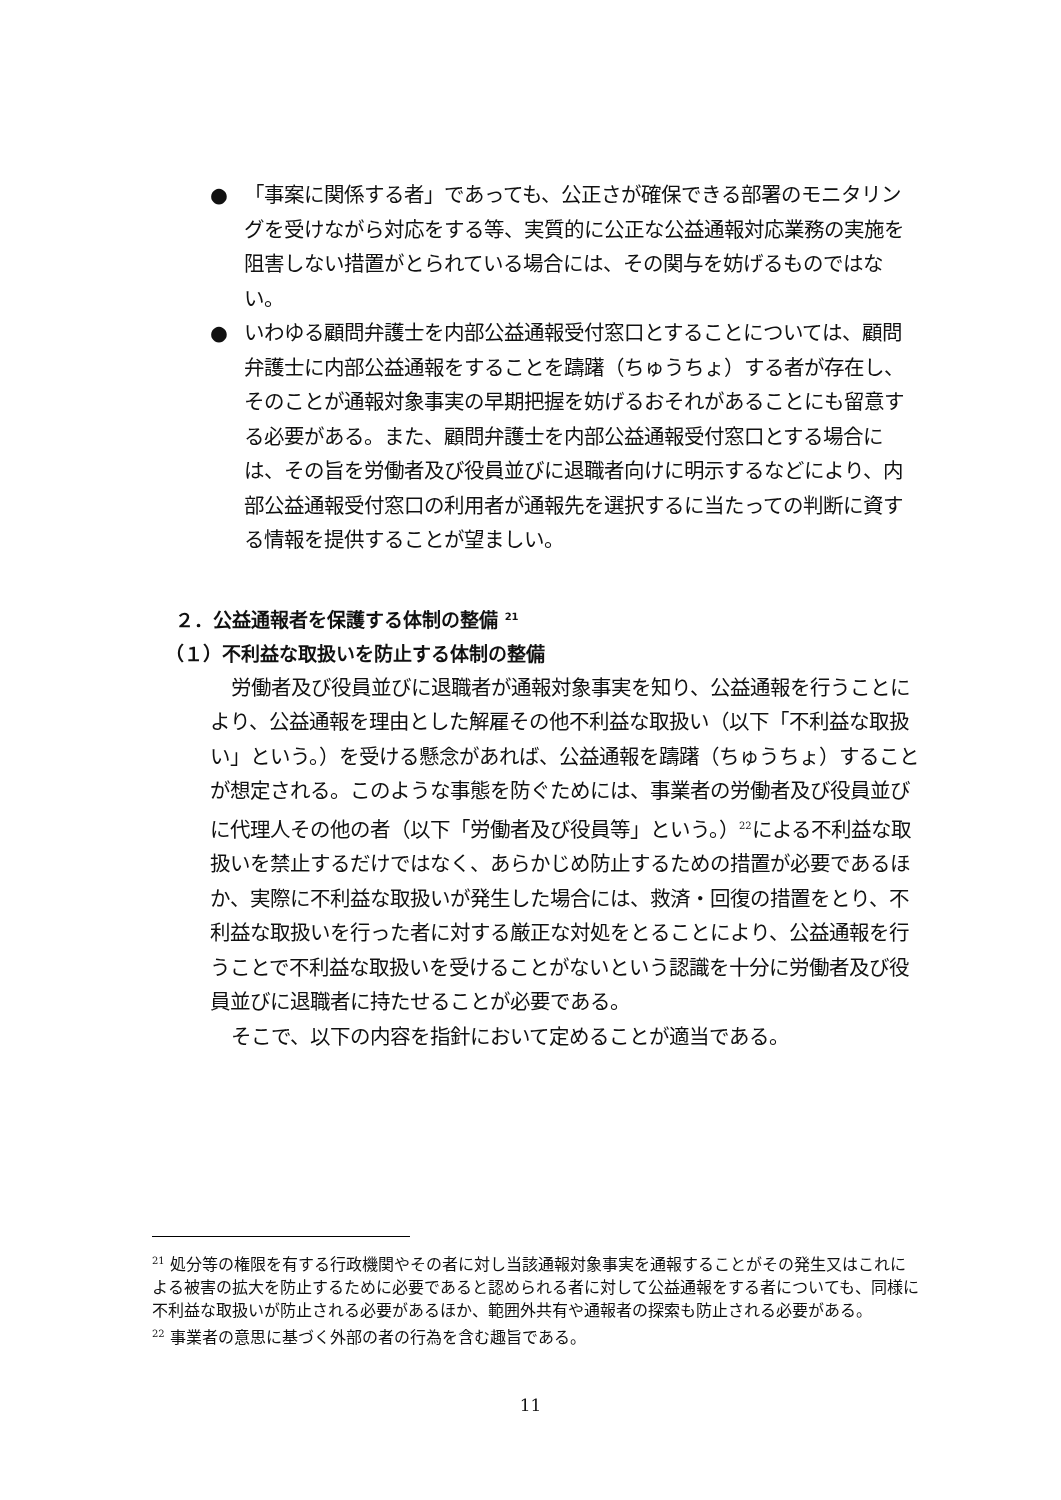● 「事案に関係する者」であっても、公正さが確保できる部署のモニタリングを受けながら対応をする等、実質的に公正な公益通報対応業務の実施を阻害しない措置がとられている場合には、その関与を妨げるものではない。
● いわゆる顧問弁護士を内部公益通報受付窓口とすることについては、顧問弁護士に内部公益通報をすることを躊躇（ちゅうちょ）する者が存在し、そのことが通報対象事実の早期把握を妨げるおそれがあることにも留意する必要がある。また、顧問弁護士を内部公益通報受付窓口とする場合には、その旨を労働者及び役員並びに退職者向けに明示するなどにより、内部公益通報受付窓口の利用者が通報先を選択するに当たっての判断に資する情報を提供することが望ましい。
２．公益通報者を保護する体制の整備 <sup>21</sup>
（１）不利益な取扱いを防止する体制の整備
労働者及び役員並びに退職者が通報対象事実を知り、公益通報を行うことにより、公益通報を理由とした解雇その他不利益な取扱い（以下「不利益な取扱い」という。）を受ける懸念があれば、公益通報を躊躇（ちゅうちょ）することが想定される。このような事態を防ぐためには、事業者の労働者及び役員並びに代理人その他の者（以下「労働者及び役員等」という。）<sup>22</sup>による不利益な取扱いを禁止するだけではなく、あらかじめ防止するための措置が必要であるほか、実際に不利益な取扱いが発生した場合には、救済・回復の措置をとり、不利益な取扱いを行った者に対する厳正な対処をとることにより、公益通報を行うことで不利益な取扱いを受けることがないという認識を十分に労働者及び役員並びに退職者に持たせることが必要である。
そこで、以下の内容を指針において定めることが適当である。
<sup>21</sup> 処分等の権限を有する行政機関やその者に対し当該通報対象事実を通報することがその発生又はこれによる被害の拡大を防止するために必要であると認められる者に対して公益通報をする者についても、同様に不利益な取扱いが防止される必要があるほか、範囲外共有や通報者の探索も防止される必要がある。
<sup>22</sup> 事業者の意思に基づく外部の者の行為を含む趣旨である。
11